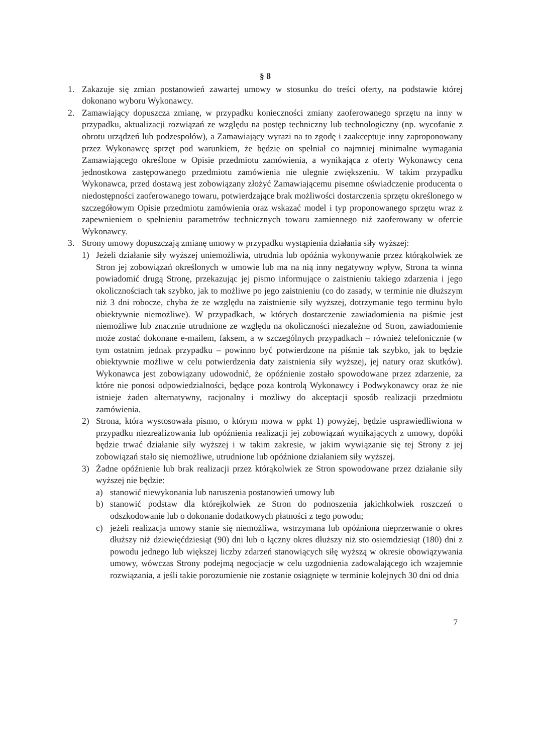§ 8
1. Zakazuje się zmian postanowień zawartej umowy w stosunku do treści oferty, na podstawie której dokonano wyboru Wykonawcy.
2. Zamawiający dopuszcza zmianę, w przypadku konieczności zmiany zaoferowanego sprzętu na inny w przypadku, aktualizacji rozwiązań ze względu na postęp techniczny lub technologiczny (np. wycofanie z obrotu urządzeń lub podzespołów), a Zamawiający wyrazi na to zgodę i zaakceptuje inny zaproponowany przez Wykonawcę sprzęt pod warunkiem, że będzie on spełniał co najmniej minimalne wymagania Zamawiającego określone w Opisie przedmiotu zamówienia, a wynikająca z oferty Wykonawcy cena jednostkowa zastępowanego przedmiotu zamówienia nie ulegnie zwiększeniu. W takim przypadku Wykonawca, przed dostawą jest zobowiązany złożyć Zamawiającemu pisemne oświadczenie producenta o niedostępności zaoferowanego towaru, potwierdzające brak możliwości dostarczenia sprzętu określonego w szczegółowym Opisie przedmiotu zamówienia oraz wskazać model i typ proponowanego sprzętu wraz z zapewnieniem o spełnieniu parametrów technicznych towaru zamiennego niż zaoferowany w ofercie Wykonawcy.
3. Strony umowy dopuszczają zmianę umowy w przypadku wystąpienia działania siły wyższej:
1) Jeżeli działanie siły wyższej uniemożliwia, utrudnia lub opóźnia wykonywanie przez którąkolwiek ze Stron jej zobowiązań określonych w umowie lub ma na nią inny negatywny wpływ, Strona ta winna powiadomić drugą Stronę, przekazując jej pismo informujące o zaistnieniu takiego zdarzenia i jego okolicznościach tak szybko, jak to możliwe po jego zaistnieniu (co do zasady, w terminie nie dłuższym niż 3 dni robocze, chyba że ze względu na zaistnienie siły wyższej, dotrzymanie tego terminu było obiektywnie niemożliwe). W przypadkach, w których dostarczenie zawiadomienia na piśmie jest niemożliwe lub znacznie utrudnione ze względu na okoliczności niezależne od Stron, zawiadomienie może zostać dokonane e-mailem, faksem, a w szczególnych przypadkach – również telefonicznie (w tym ostatnim jednak przypadku – powinno być potwierdzone na piśmie tak szybko, jak to będzie obiektywnie możliwe w celu potwierdzenia daty zaistnienia siły wyższej, jej natury oraz skutków). Wykonawca jest zobowiązany udowodnić, że opóźnienie zostało spowodowane przez zdarzenie, za które nie ponosi odpowiedzialności, będące poza kontrolą Wykonawcy i Podwykonawcy oraz że nie istnieje żaden alternatywny, racjonalny i możliwy do akceptacji sposób realizacji przedmiotu zamówienia.
2) Strona, która wystosowała pismo, o którym mowa w ppkt 1) powyżej, będzie usprawiedliwiona w przypadku niezrealizowania lub opóźnienia realizacji jej zobowiązań wynikających z umowy, dopóki będzie trwać działanie siły wyższej i w takim zakresie, w jakim wywiązanie się tej Strony z jej zobowiązań stało się niemożliwe, utrudnione lub opóźnione działaniem siły wyższej.
3) Żadne opóźnienie lub brak realizacji przez którąkolwiek ze Stron spowodowane przez działanie siły wyższej nie będzie:
a) stanowić niewykonania lub naruszenia postanowień umowy lub
b) stanowić podstaw dla którejkolwiek ze Stron do podnoszenia jakichkolwiek roszczeń o odszkodowanie lub o dokonanie dodatkowych płatności z tego powodu;
c) jeżeli realizacja umowy stanie się niemożliwa, wstrzymana lub opóźniona nieprzerwanie o okres dłuższy niż dziewięćdziesiąt (90) dni lub o łączny okres dłuższy niż sto osiemdziesiąt (180) dni z powodu jednego lub większej liczby zdarzeń stanowiących siłę wyższą w okresie obowiązywania umowy, wówczas Strony podejmą negocjacje w celu uzgodnienia zadowalającego ich wzajemnie rozwiązania, a jeśli takie porozumienie nie zostanie osiągnięte w terminie kolejnych 30 dni od dnia
7